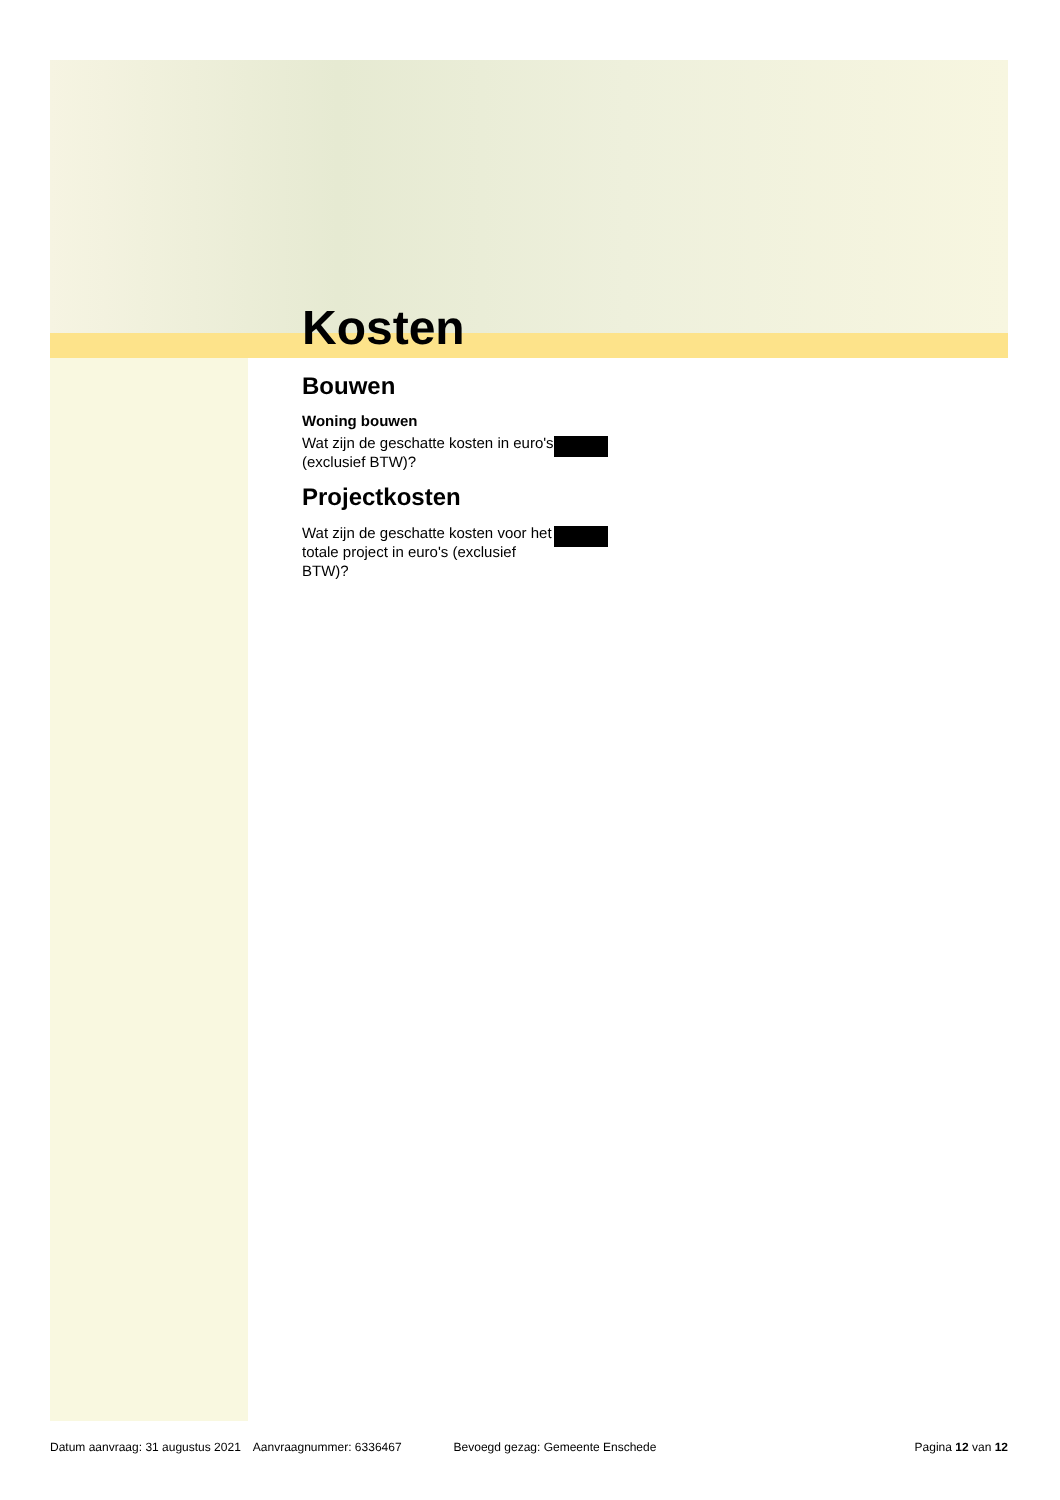Kosten
Bouwen
Woning bouwen
Wat zijn de geschatte kosten in euro's (exclusief BTW)?
Projectkosten
Wat zijn de geschatte kosten voor het totale project in euro's (exclusief BTW)?
Datum aanvraag: 31 augustus 2021 Aanvraagnummer: 6336467 Bevoegd gezag: Gemeente Enschede Pagina 12 van 12